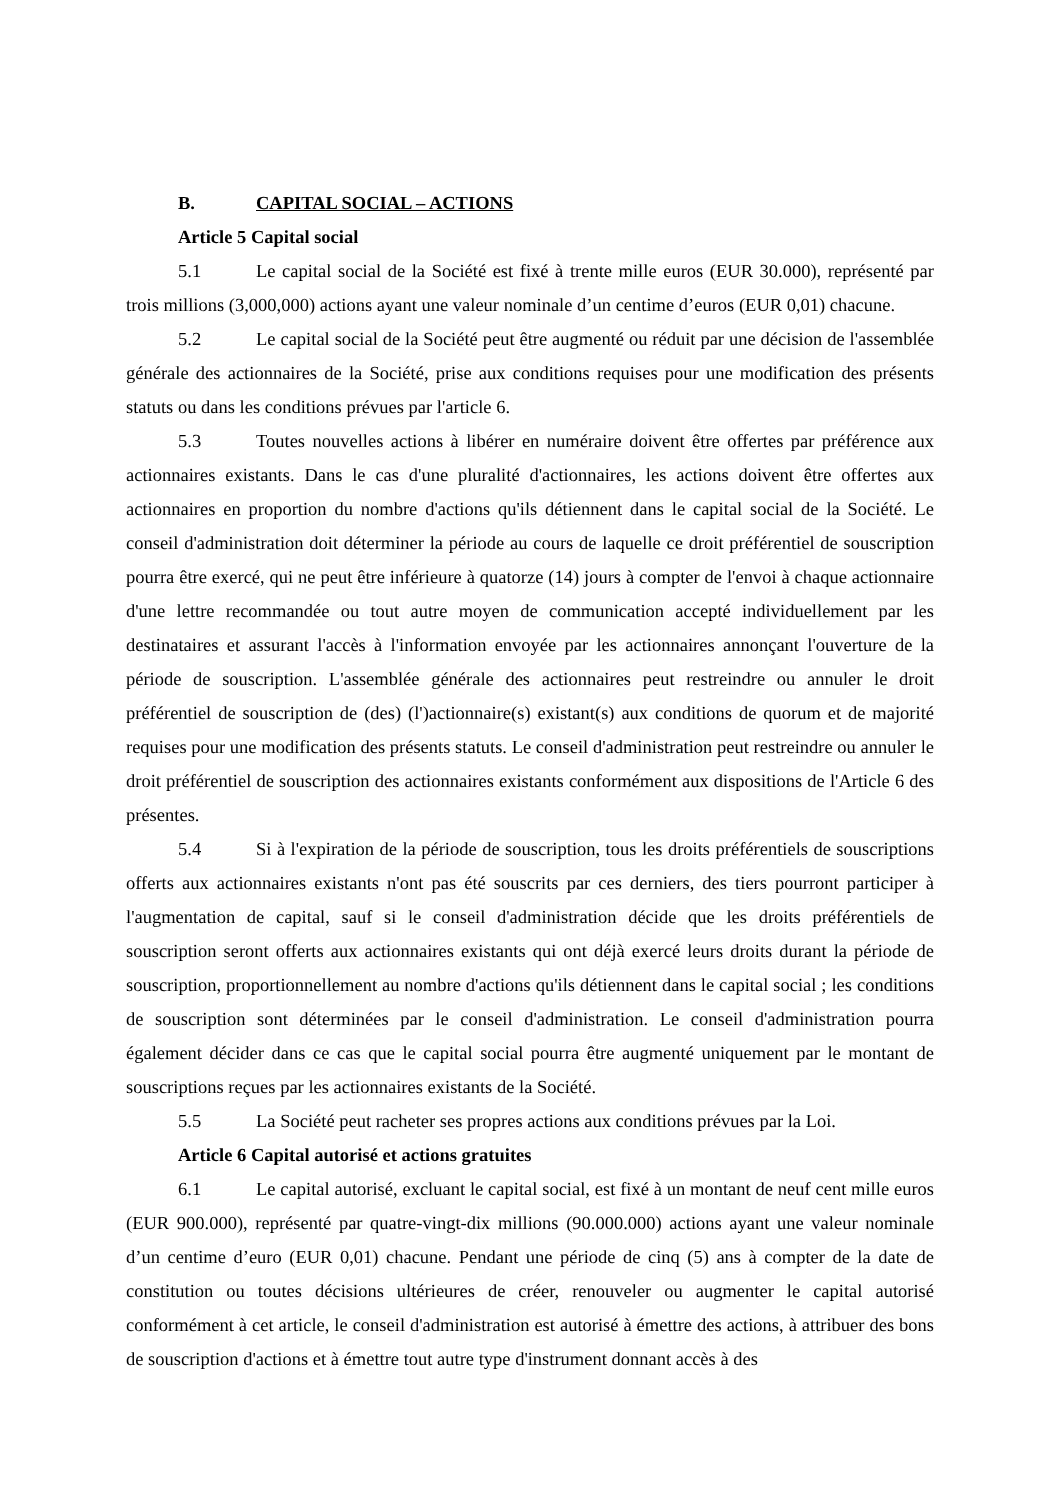B. CAPITAL SOCIAL – ACTIONS
Article 5 Capital social
5.1 Le capital social de la Société est fixé à trente mille euros (EUR 30.000), représenté par trois millions (3,000,000) actions ayant une valeur nominale d’un centime d’euros (EUR 0,01) chacune.
5.2 Le capital social de la Société peut être augmenté ou réduit par une décision de l'assemblée générale des actionnaires de la Société, prise aux conditions requises pour une modification des présents statuts ou dans les conditions prévues par l'article 6.
5.3 Toutes nouvelles actions à libérer en numéraire doivent être offertes par préférence aux actionnaires existants. Dans le cas d'une pluralité d'actionnaires, les actions doivent être offertes aux actionnaires en proportion du nombre d'actions qu'ils détiennent dans le capital social de la Société. Le conseil d'administration doit déterminer la période au cours de laquelle ce droit préférentiel de souscription pourra être exercé, qui ne peut être inférieure à quatorze (14) jours à compter de l'envoi à chaque actionnaire d'une lettre recommandée ou tout autre moyen de communication accepté individuellement par les destinataires et assurant l'accès à l'information envoyée par les actionnaires annonçant l'ouverture de la période de souscription. L'assemblée générale des actionnaires peut restreindre ou annuler le droit préférentiel de souscription de (des) (l')actionnaire(s) existant(s) aux conditions de quorum et de majorité requises pour une modification des présents statuts. Le conseil d'administration peut restreindre ou annuler le droit préférentiel de souscription des actionnaires existants conformément aux dispositions de l'Article 6 des présentes.
5.4 Si à l'expiration de la période de souscription, tous les droits préférentiels de souscriptions offerts aux actionnaires existants n'ont pas été souscrits par ces derniers, des tiers pourront participer à l'augmentation de capital, sauf si le conseil d'administration décide que les droits préférentiels de souscription seront offerts aux actionnaires existants qui ont déjà exercé leurs droits durant la période de souscription, proportionnellement au nombre d'actions qu'ils détiennent dans le capital social ; les conditions de souscription sont déterminées par le conseil d'administration. Le conseil d'administration pourra également décider dans ce cas que le capital social pourra être augmenté uniquement par le montant de souscriptions reçues par les actionnaires existants de la Société.
5.5 La Société peut racheter ses propres actions aux conditions prévues par la Loi.
Article 6 Capital autorisé et actions gratuites
6.1 Le capital autorisé, excluant le capital social, est fixé à un montant de neuf cent mille euros (EUR 900.000), représenté par quatre-vingt-dix millions (90.000.000) actions ayant une valeur nominale d’un centime d’euro (EUR 0,01) chacune. Pendant une période de cinq (5) ans à compter de la date de constitution ou toutes décisions ultérieures de créer, renouveler ou augmenter le capital autorisé conformément à cet article, le conseil d'administration est autorisé à émettre des actions, à attribuer des bons de souscription d'actions et à émettre tout autre type d'instrument donnant accès à des